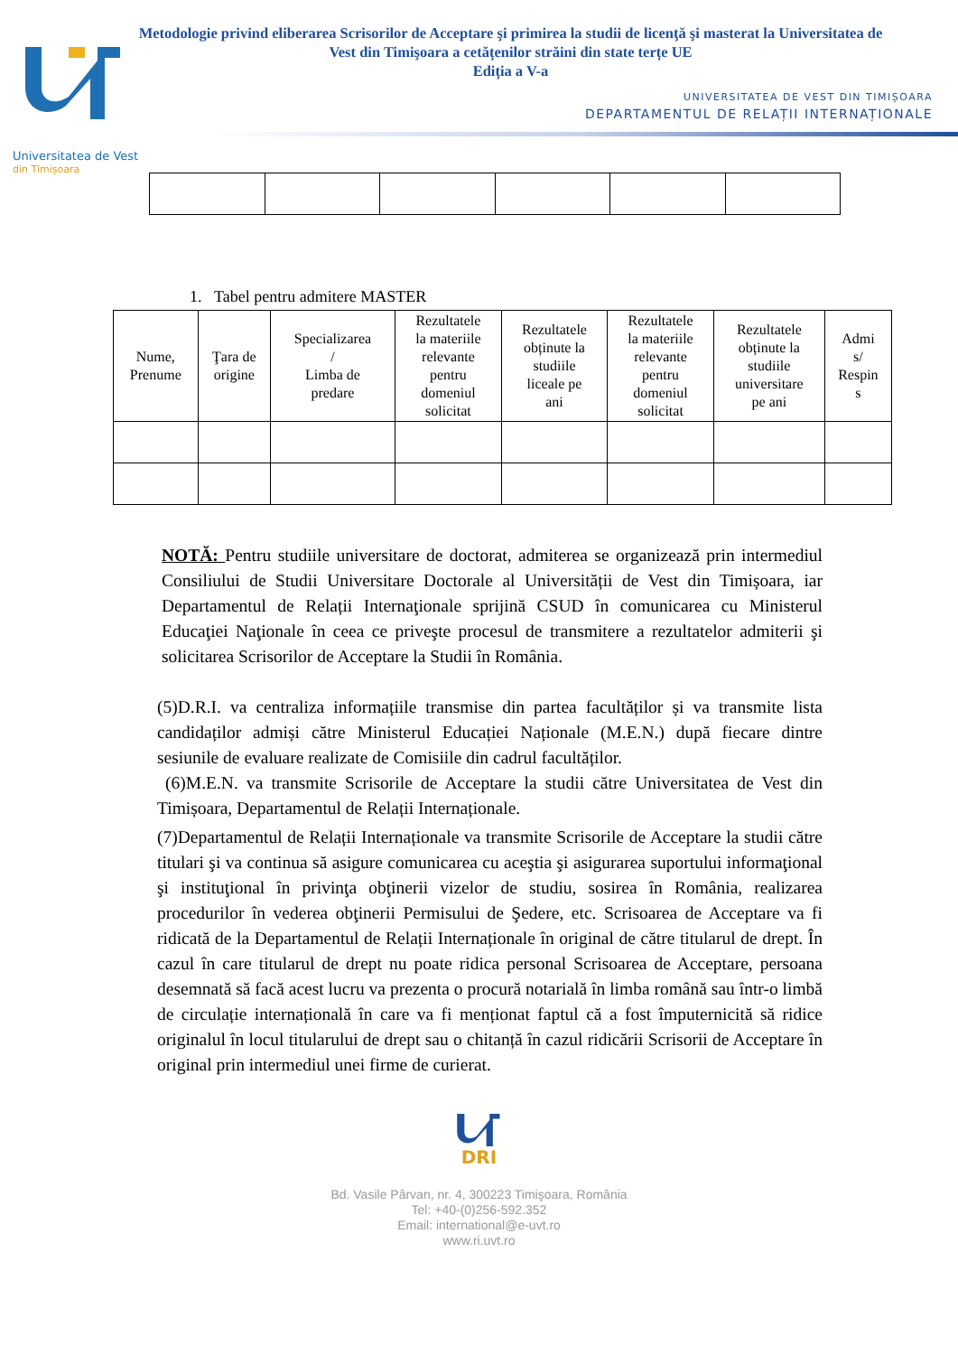Universitatea de Vest
din Timișoara
Metodologie privind eliberarea Scrisorilor de Acceptare şi primirea la studii de licenţă şi masterat la Universitatea de
Vest din Timişoara a cetățenilor străini din state terțe UE
Ediția a V-a
UNIVERSITATEA DE VEST DIN TIMIȘOARA
DEPARTAMENTUL DE RELAȚII INTERNAȚIONALE
1. Tabel pentru admitere MASTER
| Nume, Prenume | Ţara de origine | Specializarea / Limba de predare | Rezultatele la materiile relevante pentru domeniul solicitat | Rezultatele obținute la studiile liceale pe ani | Rezultatele la materiile relevante pentru domeniul solicitat | Rezultatele obținute la studiile universitare pe ani | Admi s/ Respin s |
NOTĂ: Pentru studiile universitare de doctorat, admiterea se organizează prin intermediul Consiliului de Studii Universitare Doctorale al Universității de Vest din Timișoara, iar Departamentul de Relații Internaţionale sprijină CSUD în comunicarea cu Ministerul Educaţiei Naţionale în ceea ce priveşte procesul de transmitere a rezultatelor admiterii şi solicitarea Scrisorilor de Acceptare la Studii în România.
(5)D.R.I. va centraliza informațiile transmise din partea facultăților și va transmite lista candidaților admiși către Ministerul Educației Naționale (M.E.N.) după fiecare dintre sesiunile de evaluare realizate de Comisiile din cadrul facultăților.
(6)M.E.N. va transmite Scrisorile de Acceptare la studii către Universitatea de Vest din Timișoara, Departamentul de Relații Internaționale.
(7)Departamentul de Relații Internaționale va transmite Scrisorile de Acceptare la studii către titulari şi va continua să asigure comunicarea cu aceştia şi asigurarea suportului informaţional şi instituţional în privinţa obţinerii vizelor de studiu, sosirea în România, realizarea procedurilor în vederea obţinerii Permisului de Şedere, etc. Scrisoarea de Acceptare va fi ridicată de la Departamentul de Relații Internaționale în original de către titularul de drept. În cazul în care titularul de drept nu poate ridica personal Scrisoarea de Acceptare, persoana desemnată să facă acest lucru va prezenta o procură notarială în limba română sau într-o limbă de circulație internațională în care va fi menționat faptul că a fost împuternicită să ridice originalul în locul titularului de drept sau o chitanță în cazul ridicării Scrisorii de Acceptare în original prin intermediul unei firme de curierat.
DRI
Bd. Vasile Pârvan, nr. 4, 300223 Timişoara, România
Tel: +40-(0)256-592.352
Email: international@e-uvt.ro
www.ri.uvt.ro